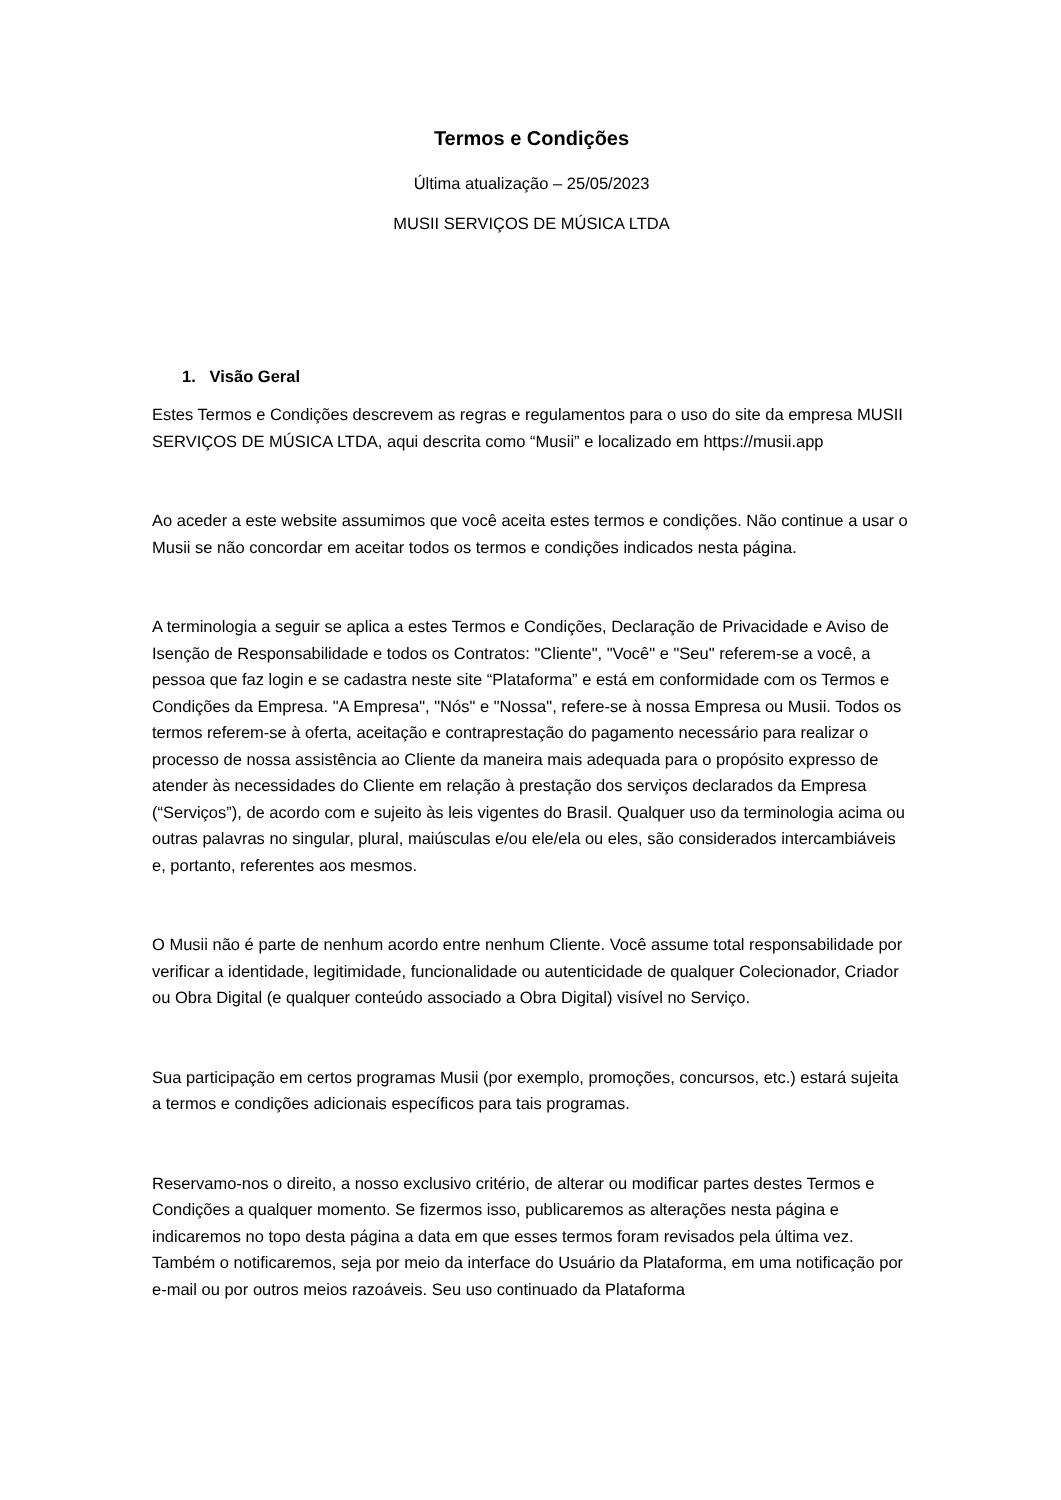Termos e Condições
Última atualização – 25/05/2023
MUSII SERVIÇOS DE MÚSICA LTDA
1. Visão Geral
Estes Termos e Condições descrevem as regras e regulamentos para o uso do site da empresa MUSII SERVIÇOS DE MÚSICA LTDA, aqui descrita como “Musii” e localizado em https://musii.app
Ao aceder a este website assumimos que você aceita estes termos e condições. Não continue a usar o Musii se não concordar em aceitar todos os termos e condições indicados nesta página.
A terminologia a seguir se aplica a estes Termos e Condições, Declaração de Privacidade e Aviso de Isenção de Responsabilidade e todos os Contratos: "Cliente", "Você" e "Seu" referem-se a você, a pessoa que faz login e se cadastra neste site “Plataforma” e está em conformidade com os Termos e Condições da Empresa. "A Empresa", "Nós" e "Nossa", refere-se à nossa Empresa ou Musii. Todos os termos referem-se à oferta, aceitação e contraprestação do pagamento necessário para realizar o processo de nossa assistência ao Cliente da maneira mais adequada para o propósito expresso de atender às necessidades do Cliente em relação à prestação dos serviços declarados da Empresa (“Serviços”), de acordo com e sujeito às leis vigentes do Brasil. Qualquer uso da terminologia acima ou outras palavras no singular, plural, maiúsculas e/ou ele/ela ou eles, são considerados intercambiáveis e, portanto, referentes aos mesmos.
O Musii não é parte de nenhum acordo entre nenhum Cliente. Você assume total responsabilidade por verificar a identidade, legitimidade, funcionalidade ou autenticidade de qualquer Colecionador, Criador ou Obra Digital (e qualquer conteúdo associado a Obra Digital) visível no Serviço.
Sua participação em certos programas Musii (por exemplo, promoções, concursos, etc.) estará sujeita a termos e condições adicionais específicos para tais programas.
Reservamo-nos o direito, a nosso exclusivo critério, de alterar ou modificar partes destes Termos e Condições a qualquer momento. Se fizermos isso, publicaremos as alterações nesta página e indicaremos no topo desta página a data em que esses termos foram revisados pela última vez. Também o notificaremos, seja por meio da interface do Usuário da Plataforma, em uma notificação por e-mail ou por outros meios razoáveis. Seu uso continuado da Plataforma